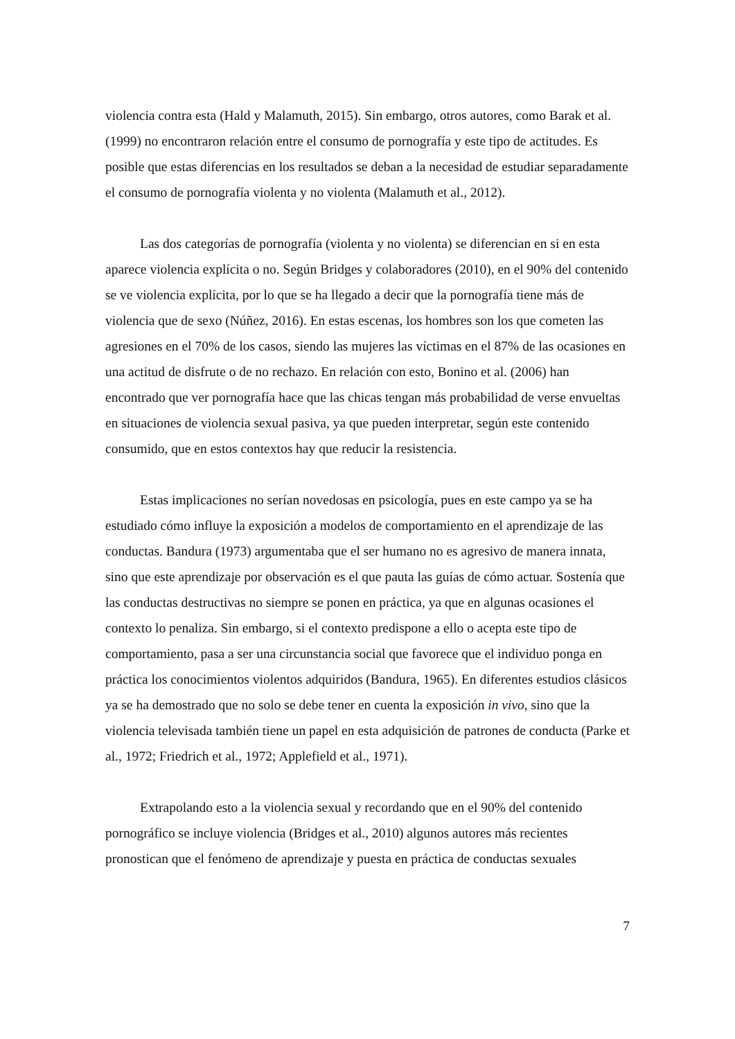violencia contra esta (Hald y Malamuth, 2015). Sin embargo, otros autores, como Barak et al. (1999) no encontraron relación entre el consumo de pornografía y este tipo de actitudes. Es posible que estas diferencias en los resultados se deban a la necesidad de estudiar separadamente el consumo de pornografía violenta y no violenta (Malamuth et al., 2012).
Las dos categorías de pornografía (violenta y no violenta) se diferencian en si en esta aparece violencia explícita o no. Según Bridges y colaboradores (2010), en el 90% del contenido se ve violencia explícita, por lo que se ha llegado a decir que la pornografía tiene más de violencia que de sexo (Núñez, 2016). En estas escenas, los hombres son los que cometen las agresiones en el 70% de los casos, siendo las mujeres las víctimas en el 87% de las ocasiones en una actitud de disfrute o de no rechazo. En relación con esto, Bonino et al. (2006) han encontrado que ver pornografía hace que las chicas tengan más probabilidad de verse envueltas en situaciones de violencia sexual pasiva, ya que pueden interpretar, según este contenido consumido, que en estos contextos hay que reducir la resistencia.
Estas implicaciones no serían novedosas en psicología, pues en este campo ya se ha estudiado cómo influye la exposición a modelos de comportamiento en el aprendizaje de las conductas. Bandura (1973) argumentaba que el ser humano no es agresivo de manera innata, sino que este aprendizaje por observación es el que pauta las guías de cómo actuar. Sostenía que las conductas destructivas no siempre se ponen en práctica, ya que en algunas ocasiones el contexto lo penaliza. Sin embargo, si el contexto predispone a ello o acepta este tipo de comportamiento, pasa a ser una circunstancia social que favorece que el individuo ponga en práctica los conocimientos violentos adquiridos (Bandura, 1965). En diferentes estudios clásicos ya se ha demostrado que no solo se debe tener en cuenta la exposición in vivo, sino que la violencia televisada también tiene un papel en esta adquisición de patrones de conducta (Parke et al., 1972; Friedrich et al., 1972; Applefield et al., 1971).
Extrapolando esto a la violencia sexual y recordando que en el 90% del contenido pornográfico se incluye violencia (Bridges et al., 2010) algunos autores más recientes pronostican que el fenómeno de aprendizaje y puesta en práctica de conductas sexuales
7